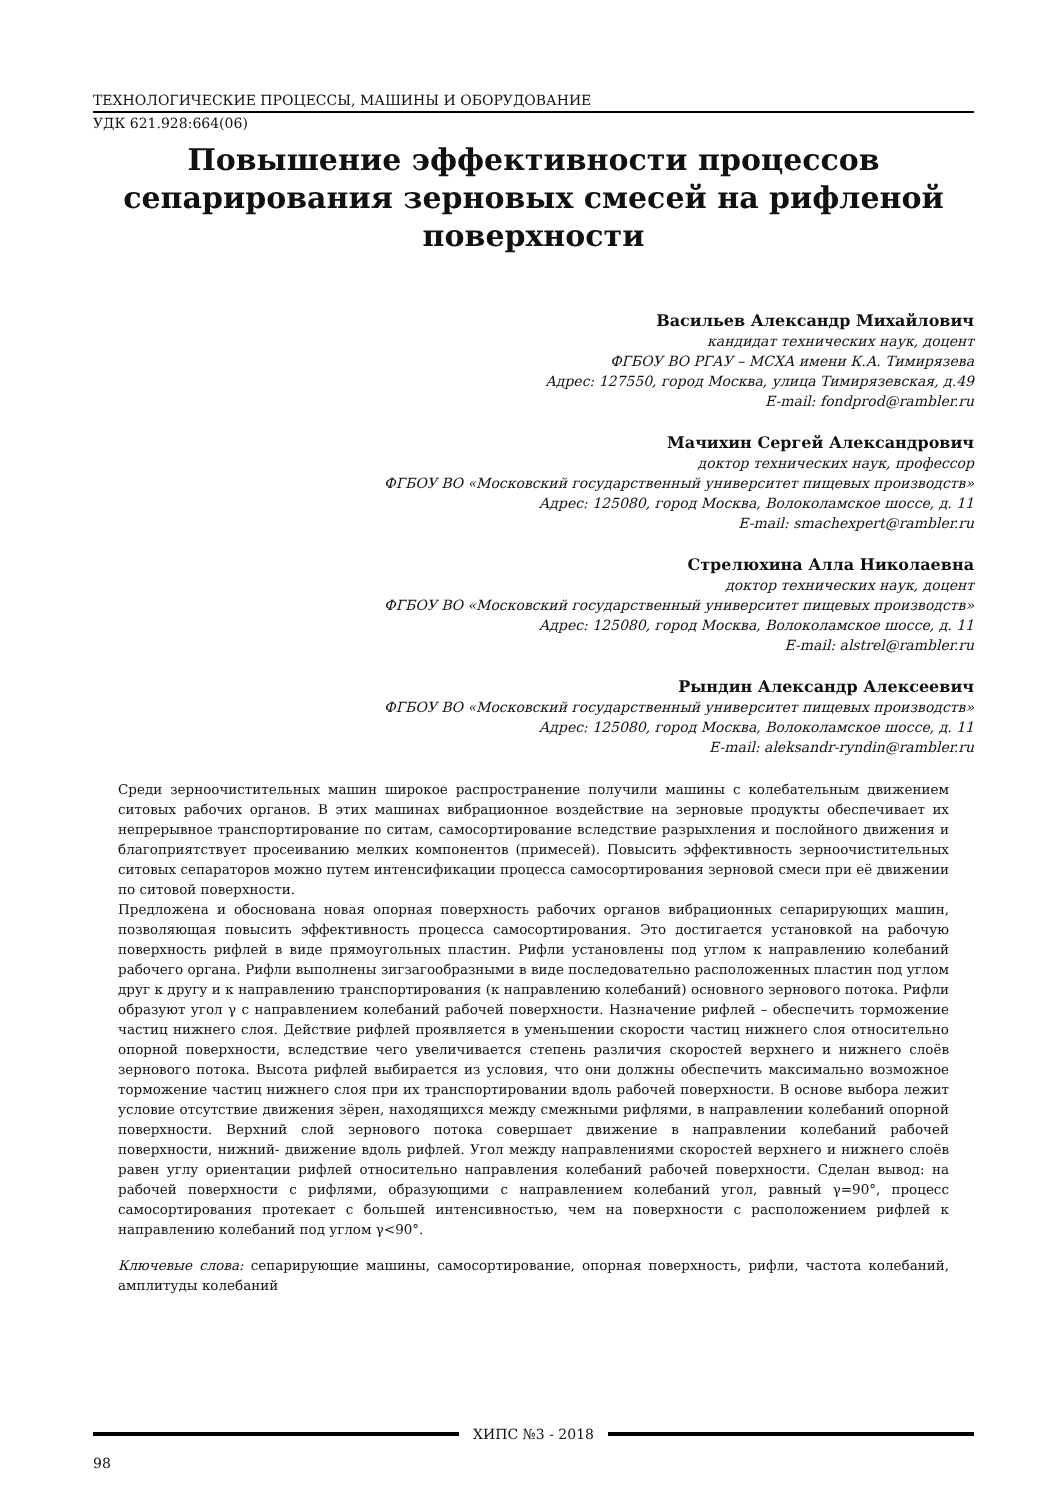ТЕХНОЛОГИЧЕСКИЕ ПРОЦЕССЫ, МАШИНЫ И ОБОРУДОВАНИЕ
УДК 621.928:664(06)
Повышение эффективности процессов сепарирования зерновых смесей на рифленой поверхности
Васильев Александр Михайлович
кандидат технических наук, доцент
ФГБОУ ВО РГАУ – МСХА имени К.А. Тимирязева
Адрес: 127550, город Москва, улица Тимирязевская, д.49
E-mail: fondprod@rambler.ru
Мачихин Сергей Александрович
доктор технических наук, профессор
ФГБОУ ВО «Московский государственный университет пищевых производств»
Адрес: 125080, город Москва, Волоколамское шоссе, д. 11
E-mail: smachexpert@rambler.ru
Стрелюхина Алла Николаевна
доктор технических наук, доцент
ФГБОУ ВО «Московский государственный университет пищевых производств»
Адрес: 125080, город Москва, Волоколамское шоссе, д. 11
E-mail: alstrel@rambler.ru
Рындин Александр Алексеевич
ФГБОУ ВО «Московский государственный университет пищевых производств»
Адрес: 125080, город Москва, Волоколамское шоссе, д. 11
E-mail: aleksandr-ryndin@rambler.ru
Среди зерноочистительных машин широкое распространение получили машины с колебательным движением ситовых рабочих органов. В этих машинах вибрационное воздействие на зерновые продукты обеспечивает их непрерывное транспортирование по ситам, самосортирование вследствие разрыхления и послойного движения и благоприятствует просеиванию мелких компонентов (примесей). Повысить эффективность зерноочистительных ситовых сепараторов можно путем интенсификации процесса самосортирования зерновой смеси при её движении по ситовой поверхности.
Предложена и обоснована новая опорная поверхность рабочих органов вибрационных сепарирующих машин, позволяющая повысить эффективность процесса самосортирования. Это достигается установкой на рабочую поверхность рифлей в виде прямоугольных пластин. Рифли установлены под углом к направлению колебаний рабочего органа. Рифли выполнены зигзагообразными в виде последовательно расположенных пластин под углом друг к другу и к направлению транспортирования (к направлению колебаний) основного зернового потока. Рифли образуют угол γ с направлением колебаний рабочей поверхности. Назначение рифлей – обеспечить торможение частиц нижнего слоя. Действие рифлей проявляется в уменьшении скорости частиц нижнего слоя относительно опорной поверхности, вследствие чего увеличивается степень различия скоростей верхнего и нижнего слоёв зернового потока. Высота рифлей выбирается из условия, что они должны обеспечить максимально возможное торможение частиц нижнего слоя при их транспортировании вдоль рабочей поверхности. В основе выбора лежит условие отсутствие движения зёрен, находящихся между смежными рифлями, в направлении колебаний опорной поверхности. Верхний слой зернового потока совершает движение в направлении колебаний рабочей поверхности, нижний- движение вдоль рифлей. Угол между направлениями скоростей верхнего и нижнего слоёв равен углу ориентации рифлей относительно направления колебаний рабочей поверхности. Сделан вывод: на рабочей поверхности с рифлями, образующими с направлением колебаний угол, равный γ=90°, процесс самосортирования протекает с большей интенсивностью, чем на поверхности с расположением рифлей к направлению колебаний под углом γ<90°.
Ключевые слова: сепарирующие машины, самосортирование, опорная поверхность, рифли, частота колебаний, амплитуды колебаний
ХИПС №3 - 2018
98